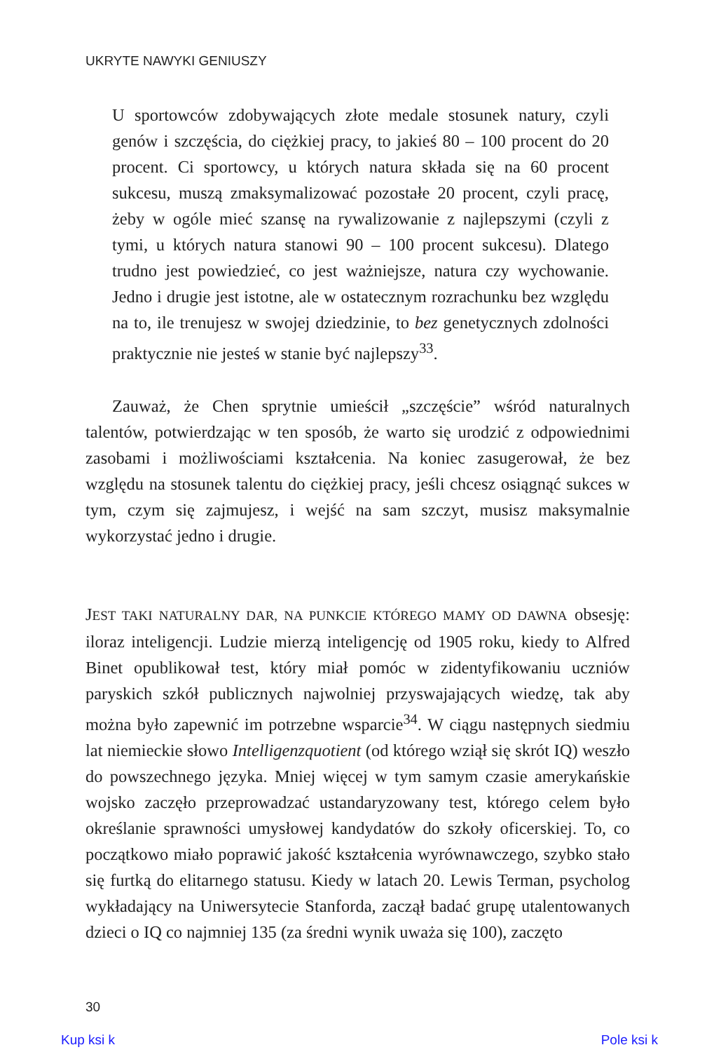UKRYTE NAWYKI GENIUSZY
U sportowców zdobywających złote medale stosunek natury, czyli genów i szczęścia, do ciężkiej pracy, to jakieś 80 – 100 procent do 20 procent. Ci sportowcy, u których natura składa się na 60 procent sukcesu, muszą zmaksymalizować pozostałe 20 procent, czyli pracę, żeby w ogóle mieć szansę na rywalizowanie z najlepszymi (czyli z tymi, u których natura stanowi 90 – 100 procent sukcesu). Dlatego trudno jest powiedzieć, co jest ważniejsze, natura czy wychowanie. Jedno i drugie jest istotne, ale w ostatecznym rozrachunku bez względu na to, ile trenujesz w swojej dziedzinie, to bez genetycznych zdolności praktycznie nie jesteś w stanie być najlepszy<sup>33</sup>.
Zauważ, że Chen sprytnie umieścił „szczęście” wśród naturalnych talentów, potwierdzając w ten sposób, że warto się urodzić z odpowiednimi zasobami i możliwościami kształcenia. Na koniec zasugerował, że bez względu na stosunek talentu do ciężkiej pracy, jeśli chcesz osiągnąć sukces w tym, czym się zajmujesz, i wejść na sam szczyt, musisz maksymalnie wykorzystać jedno i drugie.
JEST TAKI NATURALNY DAR, NA PUNKCIE KTÓREGO MAMY OD DAWNA obsesję: iloraz inteligencji. Ludzie mierzą inteligencję od 1905 roku, kiedy to Alfred Binet opublikował test, który miał pomóc w zidentyfikowaniu uczniów paryskich szkół publicznych najwolniej przyswajających wiedzę, tak aby można było zapewnić im potrzebne wsparcie<sup>34</sup>. W ciągu następnych siedmiu lat niemieckie słowo Intelligenzquotient (od którego wziął się skrót IQ) weszło do powszechnego języka. Mniej więcej w tym samym czasie amerykańskie wojsko zaczęło przeprowadzać ustandaryzowany test, którego celem było określanie sprawności umysłowej kandydatów do szkoły oficerskiej. To, co początkowo miało poprawić jakość kształcenia wyrównawczego, szybko stało się furtką do elitarnego statusu. Kiedy w latach 20. Lewis Terman, psycholog wykładający na Uniwersytecie Stanforda, zaczął badać grupę utalentowanych dzieci o IQ co najmniej 135 (za średni wynik uważa się 100), zaczęto
30
Kup ksi k Pole ksi k